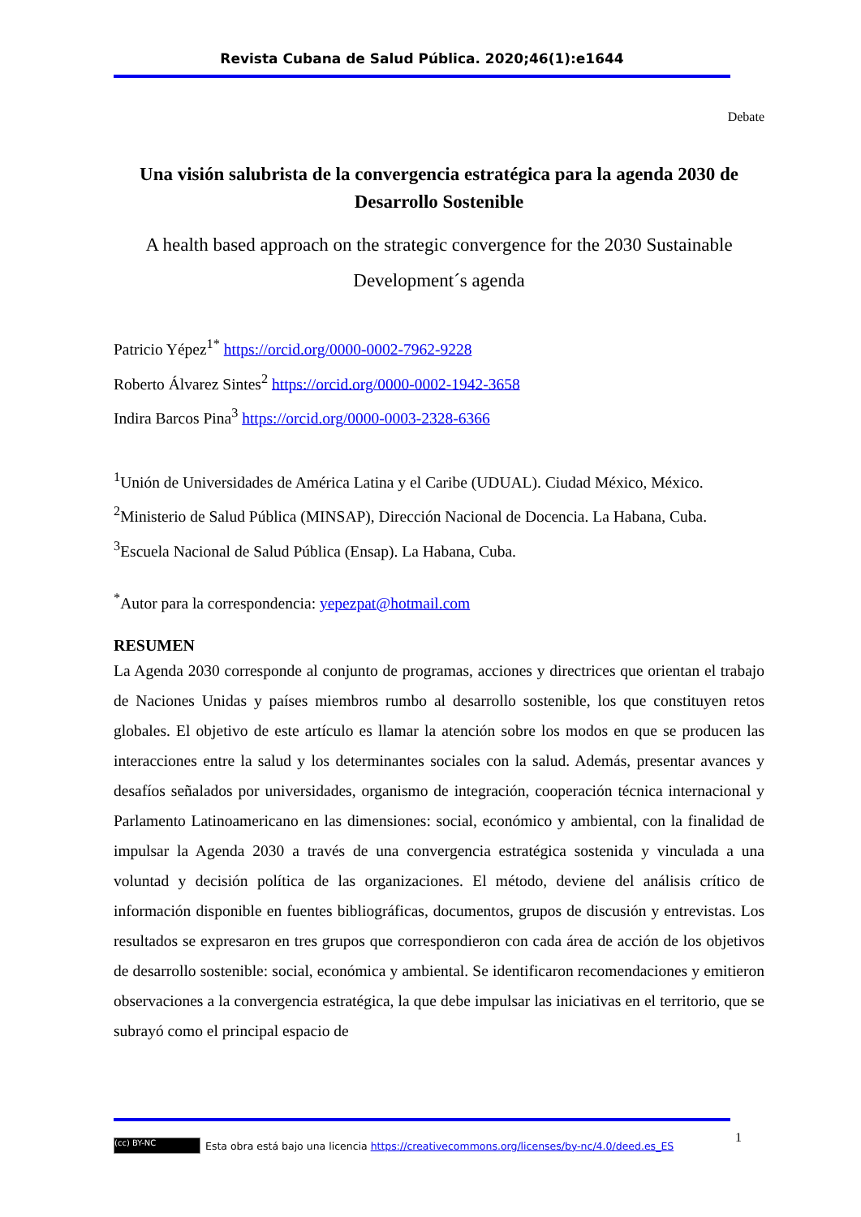Revista Cubana de Salud Pública. 2020;46(1):e1644
Debate
Una visión salubrista de la convergencia estratégica para la agenda 2030 de Desarrollo Sostenible
A health based approach on the strategic convergence for the 2030 Sustainable Development´s agenda
Patricio Yépez<sup>1*</sup> https://orcid.org/0000-0002-7962-9228
Roberto Álvarez Sintes<sup>2</sup> https://orcid.org/0000-0002-1942-3658
Indira Barcos Pina<sup>3</sup> https://orcid.org/0000-0003-2328-6366
<sup>1</sup> Unión de Universidades de América Latina y el Caribe (UDUAL). Ciudad México, México.
<sup>2</sup> Ministerio de Salud Pública (MINSAP), Dirección Nacional de Docencia. La Habana, Cuba.
<sup>3</sup> Escuela Nacional de Salud Pública (Ensap). La Habana, Cuba.
<sup>*</sup> Autor para la correspondencia: yepezpat@hotmail.com
RESUMEN
La Agenda 2030 corresponde al conjunto de programas, acciones y directrices que orientan el trabajo de Naciones Unidas y países miembros rumbo al desarrollo sostenible, los que constituyen retos globales. El objetivo de este artículo es llamar la atención sobre los modos en que se producen las interacciones entre la salud y los determinantes sociales con la salud. Además, presentar avances y desafíos señalados por universidades, organismo de integración, cooperación técnica internacional y Parlamento Latinoamericano en las dimensiones: social, económico y ambiental, con la finalidad de impulsar la Agenda 2030 a través de una convergencia estratégica sostenida y vinculada a una voluntad y decisión política de las organizaciones. El método, deviene del análisis crítico de información disponible en fuentes bibliográficas, documentos, grupos de discusión y entrevistas. Los resultados se expresaron en tres grupos que correspondieron con cada área de acción de los objetivos de desarrollo sostenible: social, económica y ambiental. Se identificaron recomendaciones y emitieron observaciones a la convergencia estratégica, la que debe impulsar las iniciativas en el territorio, que se subrayó como el principal espacio de
1
(cc) BY-NC Esta obra está bajo una licencia https://creativecommons.org/licenses/by-nc/4.0/deed.es_ES